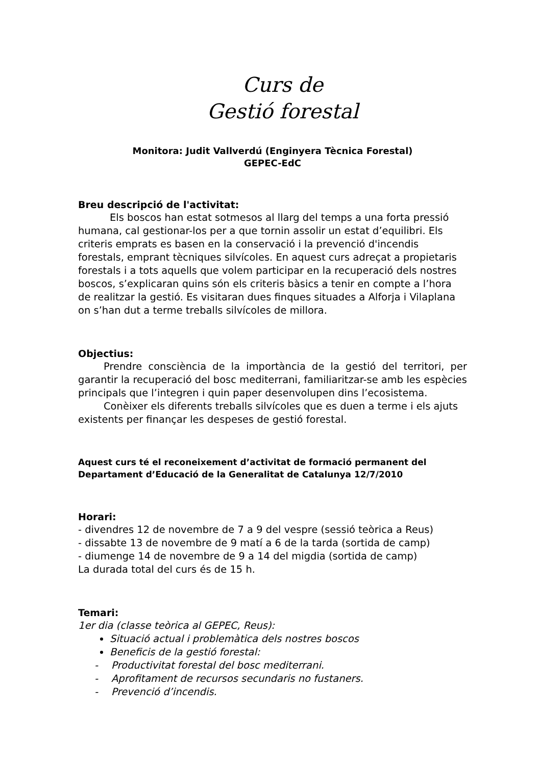Curs de
Gestió forestal
Monitora: Judit Vallverdú (Enginyera Tècnica Forestal)
GEPEC-EdC
Breu descripció de l'activitat:
Els boscos han estat sotmesos al llarg del temps a una forta pressió humana, cal gestionar-los per a que tornin assolir un estat d’equilibri. Els criteris emprats es basen en la conservació i la prevenció d'incendis forestals, emprant tècniques silvícoles. En aquest curs adreçat a propietaris forestals i a tots aquells que volem participar en la recuperació dels nostres boscos, s’explicaran quins són els criteris bàsics a tenir en compte a l’hora de realitzar la gestió. Es visitaran dues finques situades a Alforja i Vilaplana on s’han dut a terme treballs silvícoles de millora.
Objectius:
Prendre consciència de la importància de la gestió del territori, per garantir la recuperació del bosc mediterrani, familiaritzar-se amb les espècies principals que l’integren i quin paper desenvolupen dins l’ecosistema.
Conèixer els diferents treballs silvícoles que es duen a terme i els ajuts existents per finançar les despeses de gestió forestal.
Aquest curs té el reconeixement d’activitat de formació permanent del Departament d’Educació de la Generalitat de Catalunya 12/7/2010
Horari:
- divendres 12 de novembre de 7 a 9 del vespre (sessió teòrica a Reus)
- dissabte 13 de novembre de 9 matí a 6 de la tarda (sortida de camp)
- diumenge 14 de novembre de 9 a 14 del migdia (sortida de camp)
La durada total del curs és de 15 h.
Temari:
1er dia (classe teòrica al GEPEC, Reus):
Situació actual i problemàtica dels nostres boscos
Beneficis de la gestió forestal:
- Productivitat forestal del bosc mediterrani.
- Aprofitament de recursos secundaris no fustaners.
- Prevenció d’incendis.